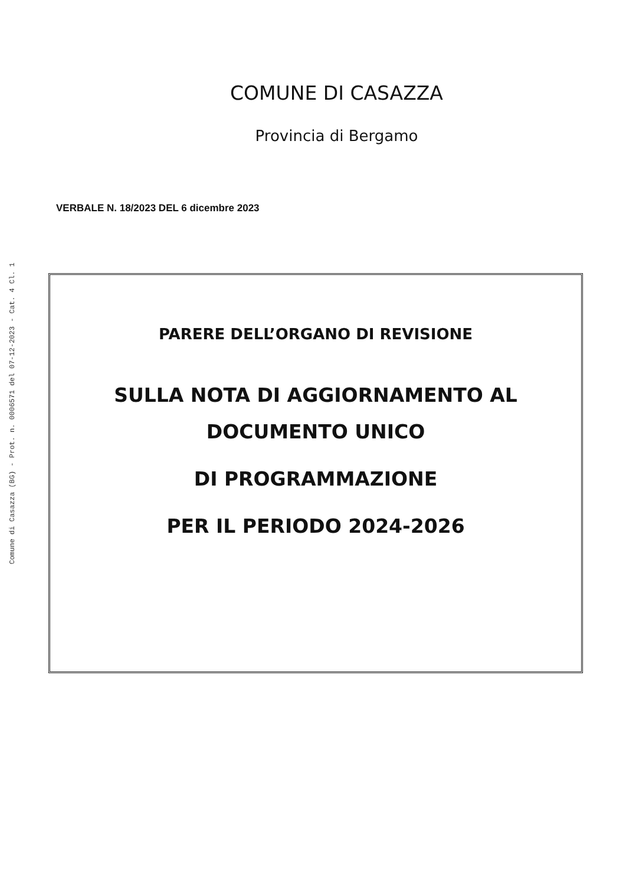Comune di Casazza (BG) - Prot. n. 0006571 del 07-12-2023 - Cat. 4 Cl. 1
COMUNE DI CASAZZA
Provincia di Bergamo
VERBALE N. 18/2023 DEL 6 dicembre 2023
PARERE DELL’ORGANO DI REVISIONE
SULLA NOTA DI AGGIORNAMENTO AL
DOCUMENTO UNICO
DI PROGRAMMAZIONE
PER IL PERIODO 2024-2026